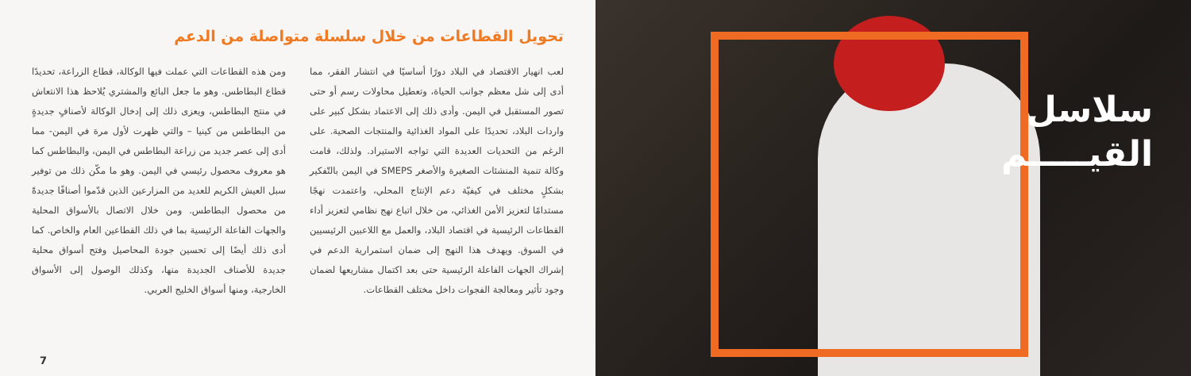تحويل القطاعات من خلال سلسلة متواصلة من الدعم
لعب انهيار الاقتصاد في البلاد دورًا أساسيًا في انتشار الفقر، مما أدى إلى شل معظم جوانب الحياة، وتعطيل محاولات رسم أو حتى تصور المستقبل في اليمن. وأدى ذلك إلى الاعتماد بشكل كبير على واردات البلاد، تحديدًا على المواد الغذائية والمنتجات الصحية. على الرغم من التحديات العديدة التي تواجه الاستيراد. ولذلك، قامت وكالة تنمية المنشئات الصغيرة والأصغر SMEPS في اليمن بالتّفكير بشكلٍ مختلف في كيفيّة دعم الإنتاج المحلي، واعتمدت نهجًا مستدامًا لتعزيز الأمن الغذائي، من خلال اتباع نهج نظامي لتعزيز أداء القطاعات الرئيسية في اقتصاد البلاد، والعمل مع اللاعبين الرئيسيين في السوق. ويهدف هذا النهج إلى ضمان استمرارية الدعم في إشراك الجهات الفاعلة الرئيسية حتى بعد اكتمال مشاريعها لضمان وجود تأثير ومعالجة الفجوات داخل مختلف القطاعات.
ومن هذه القطاعات التي عملت فيها الوكالة، قطاع الزراعة، تحديدًا قطاع البطاطس. وهو ما جعل البائع والمشتري يُلاحظ هذا الانتعاش في منتج البطاطس، ويعزى ذلك إلى إدخال الوكالة لأصنافٍ جديدةٍ من البطاطس من كينيا – والتي ظهرت لأول مرة في اليمن- مما أدى إلى عصر جديد من زراعة البطاطس في اليمن، والبطاطس كما هو معروف محصول رئيسي في اليمن. وهو ما مكّن ذلك من توفير سبل العيش الكريم للعديد من المزارعين الذين قدّموا أصنافًا جديدةً من محصول البطاطس. ومن خلال الاتصال بالأسواق المحلية والجهات الفاعلة الرئيسية بما في ذلك القطاعين العام والخاص. كما أدى ذلك أيضًا إلى تحسين جودة المحاصيل وفتح أسواق محلية جديدة للأصناف الجديدة منها، وكذلك الوصول إلى الأسواق الخارجية، ومنها أسواق الخليج العربي.
7
سلاسل
القيـــــم